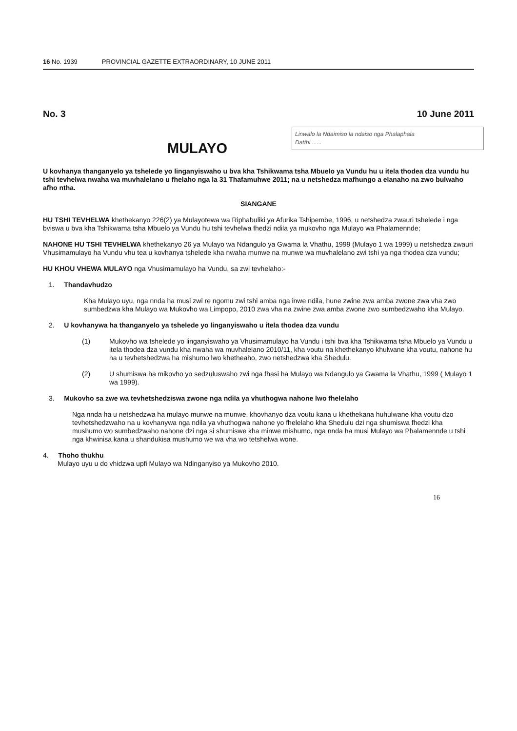16 No. 1939 PROVINCIAL GAZETTE EXTRAORDINARY, 10 JUNE 2011
No. 3 10 June 2011
Linwalo la Ndaimiso la ndaiso nga Phalaphala
Datthi.......
MULAYO
U kovhanya thanganyelo ya tshelede yo linganyiswaho u bva kha Tshikwama tsha Mbuelo ya Vundu hu u itela thodea dza vundu hu tshi tevhelwa nwaha wa muvhalelano u fhelaho nga la 31 Thafamuhwe 2011; na u netshedza mafhungo a elanaho na zwo bulwaho afho ntha.
SIANGANE
HU TSHI TEVHELWA khethekanyo 226(2) ya Mulayotewa wa Riphabuliki ya Afurika Tshipembe, 1996, u netshedza zwauri tshelede i nga bviswa u bva kha Tshikwama tsha Mbuelo ya Vundu hu tshi tevhelwa fhedzi ndila ya mukovho nga Mulayo wa Phalamennde;
NAHONE HU TSHI TEVHELWA khethekanyo 26 ya Mulayo wa Ndangulo ya Gwama la Vhathu, 1999 (Mulayo 1 wa 1999) u netshedza zwauri Vhusimamulayo ha Vundu vhu tea u kovhanya tshelede kha nwaha munwe na munwe wa muvhalelano zwi tshi ya nga thodea dza vundu;
HU KHOU VHEWA MULAYO nga Vhusimamulayo ha Vundu, sa zwi tevhelaho:-
1. Thandavhudzo
Kha Mulayo uyu, nga nnda ha musi zwi re ngomu zwi tshi amba nga inwe ndila, hune zwine zwa amba zwone zwa vha zwo sumbedzwa kha Mulayo wa Mukovho wa Limpopo, 2010 zwa vha na zwine zwa amba zwone zwo sumbedzwaho kha Mulayo.
2. U kovhanywa ha thanganyelo ya tshelede yo linganyiswaho u itela thodea dza vundu
(1) Mukovho wa tshelede yo linganyiswaho ya Vhusimamulayo ha Vundu i tshi bva kha Tshikwama tsha Mbuelo ya Vundu u itela thodea dza vundu kha nwaha wa muvhalelano 2010/11, kha voutu na khethekanyo khulwane kha voutu, nahone hu na u tevhetshedzwa ha mishumo lwo khetheaho, zwo netshedzwa kha Shedulu.
(2) U shumiswa ha mikovho yo sedzuluswaho zwi nga fhasi ha Mulayo wa Ndangulo ya Gwama la Vhathu, 1999 ( Mulayo 1 wa 1999).
3. Mukovho sa zwe wa tevhetshedziswa zwone nga ndila ya vhuthogwa nahone lwo fhelelaho
Nga nnda ha u netshedzwa ha mulayo munwe na munwe, khovhanyo dza voutu kana u khethekana huhulwane kha voutu dzo tevhetshedzwaho na u kovhanywa nga ndila ya vhuthogwa nahone yo fhelelaho kha Shedulu dzi nga shumiswa fhedzi kha mushumo wo sumbedzwaho nahone dzi nga si shumiswe kha minwe mishumo, nga nnda ha musi Mulayo wa Phalamennde u tshi nga khwinisa kana u shandukisa mushumo we wa vha wo tetshelwa wone.
4. Thoho thukhu
Mulayo uyu u do vhidzwa upfi Mulayo wa Ndinganyiso ya Mukovho 2010.
16